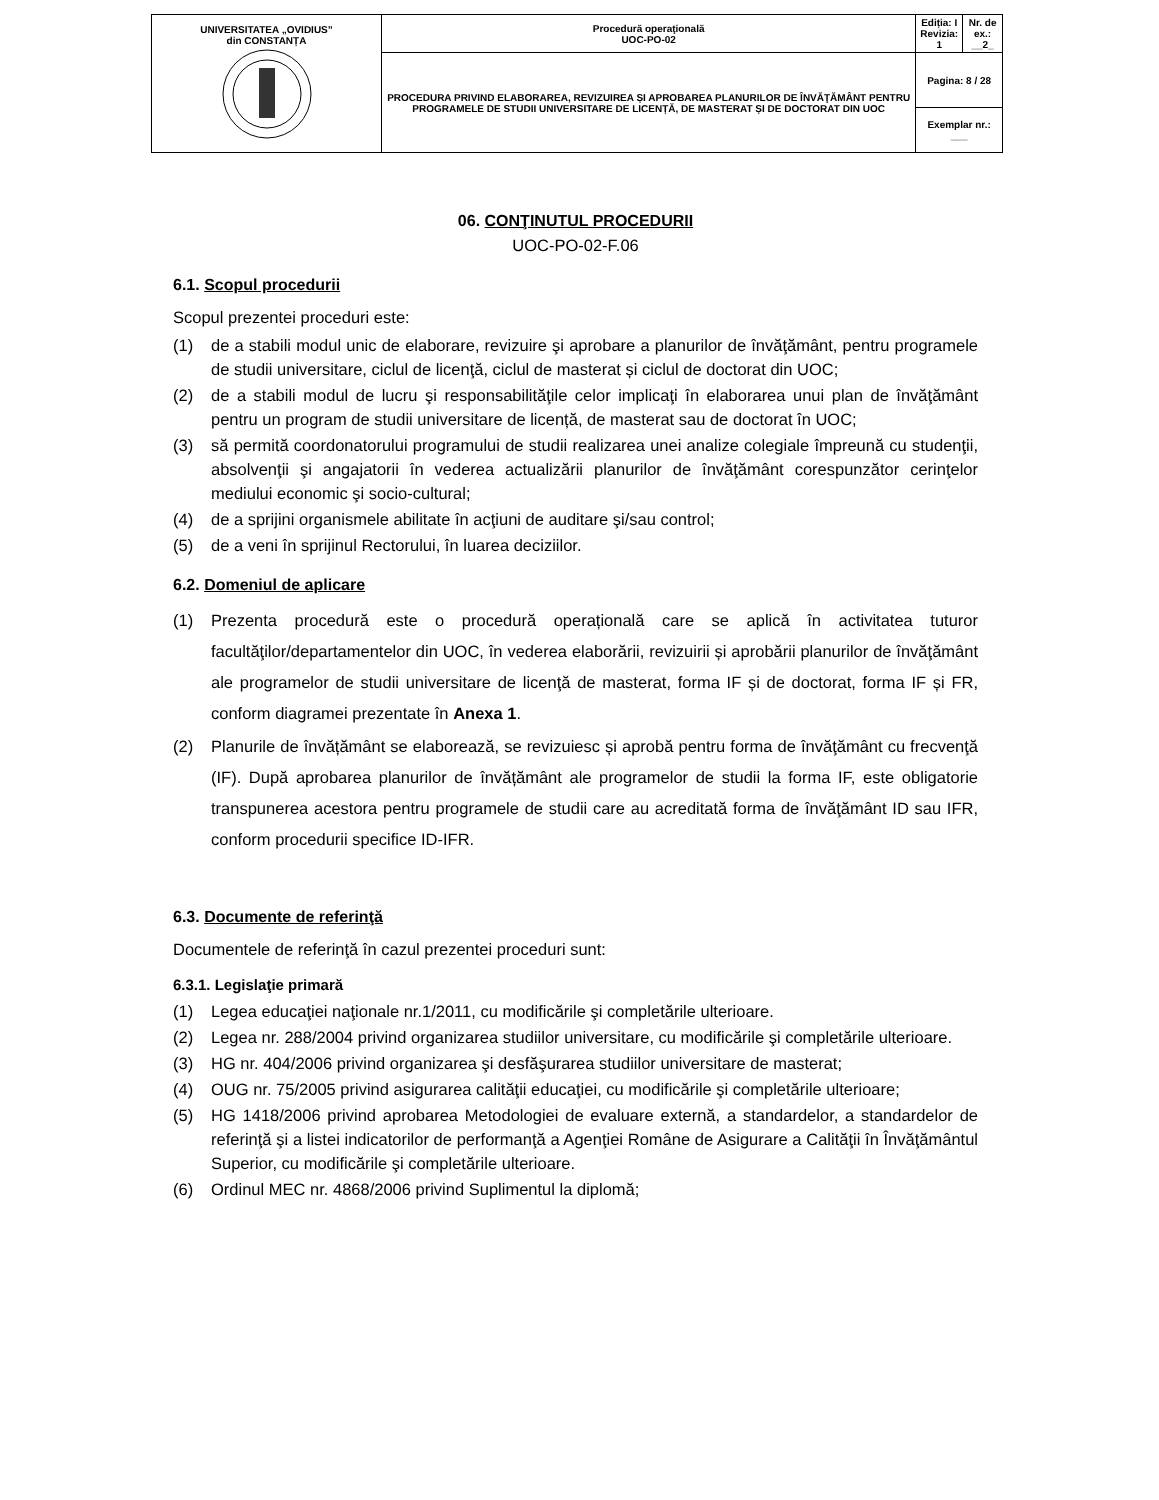| UNIVERSITATEA „OVIDIUS” din CONSTANȚA | Procedură operaţională UOC-PO-02 | Ediția: I Revizia: 1 | Nr. de ex.: __2_ |
| | PROCEDURA PRIVIND ELABORAREA, REVIZUIREA ȘI APROBAREA PLANURILOR DE ÎNVĂŢĂMÂNT PENTRU PROGRAMELE DE STUDII UNIVERSITARE DE LICENȚĂ, DE MASTERAT ȘI DE DOCTORAT DIN UOC | Pagina: 8 / 28 | |
| | | Exemplar nr.: ___ | |
06. CONŢINUTUL PROCEDURII
UOC-PO-02-F.06
6.1. Scopul procedurii
Scopul prezentei proceduri este:
(1) de a stabili modul unic de elaborare, revizuire şi aprobare a planurilor de învăţământ, pentru programele de studii universitare, ciclul de licenţă, ciclul de masterat și ciclul de doctorat din UOC;
(2) de a stabili modul de lucru şi responsabilităţile celor implicaţi în elaborarea unui plan de învăţământ pentru un program de studii universitare de licență, de masterat sau de doctorat în UOC;
(3) să permită coordonatorului programului de studii realizarea unei analize colegiale împreună cu studenţii, absolvenţii şi angajatorii în vederea actualizării planurilor de învăţământ corespunzător cerinţelor mediului economic şi socio-cultural;
(4) de a sprijini organismele abilitate în acţiuni de auditare şi/sau control;
(5) de a veni în sprijinul Rectorului, în luarea deciziilor.
6.2. Domeniul de aplicare
(1) Prezenta procedură este o procedură operațională care se aplică în activitatea tuturor facultăţilor/departamentelor din UOC, în vederea elaborării, revizuirii și aprobării planurilor de învăţământ ale programelor de studii universitare de licenţă de masterat, forma IF și de doctorat, forma IF și FR, conform diagramei prezentate în Anexa 1.
(2) Planurile de învățământ se elaborează, se revizuiesc și aprobă pentru forma de învăţământ cu frecvenţă (IF). După aprobarea planurilor de învățământ ale programelor de studii la forma IF, este obligatorie transpunerea acestora pentru programele de studii care au acreditată forma de învăţământ ID sau IFR, conform procedurii specifice ID-IFR.
6.3. Documente de referinţă
Documentele de referinţă în cazul prezentei proceduri sunt:
6.3.1. Legislaţie primară
(1) Legea educaţiei naţionale nr.1/2011, cu modificările şi completările ulterioare.
(2) Legea nr. 288/2004 privind organizarea studiilor universitare, cu modificările şi completările ulterioare.
(3) HG nr. 404/2006 privind organizarea şi desfăşurarea studiilor universitare de masterat;
(4) OUG nr. 75/2005 privind asigurarea calităţii educaţiei, cu modificările şi completările ulterioare;
(5) HG 1418/2006 privind aprobarea Metodologiei de evaluare externă, a standardelor, a standardelor de referinţă şi a listei indicatorilor de performanţă a Agenţiei Române de Asigurare a Calităţii în Învăţământul Superior, cu modificările şi completările ulterioare.
(6) Ordinul MEC nr. 4868/2006 privind Suplimentul la diplomă;